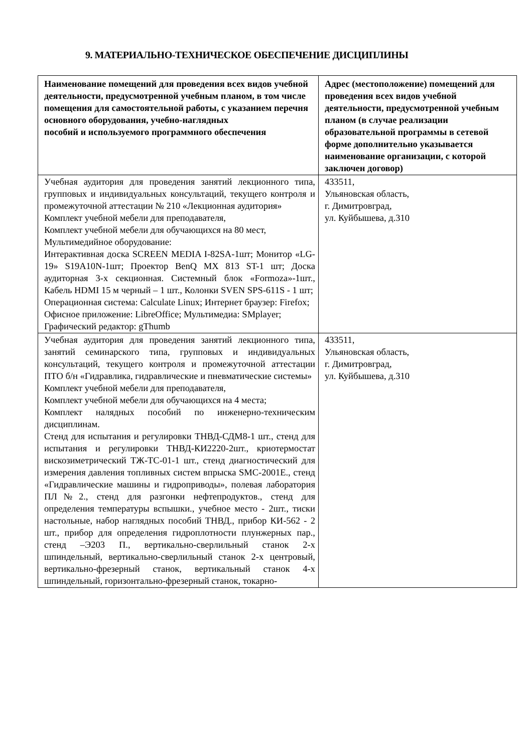9. МАТЕРИАЛЬНО-ТЕХНИЧЕСКОЕ ОБЕСПЕЧЕНИЕ ДИСЦИПЛИНЫ
| Наименование помещений для проведения всех видов учебной деятельности, предусмотренной учебным планом, в том числе помещения для самостоятельной работы, с указанием перечня основного оборудования, учебно-наглядных пособий и используемого программного обеспечения | Адрес (местоположение) помещений для проведения всех видов учебной деятельности, предусмотренной учебным планом (в случае реализации образовательной программы в сетевой форме дополнительно указывается наименование организации, с которой заключен договор) |
| --- | --- |
| Учебная аудитория для проведения занятий лекционного типа, групповых и индивидуальных консультаций, текущего контроля и промежуточной аттестации № 210 «Лекционная аудитория» Комплект учебной мебели для преподавателя, Комплект учебной мебели для обучающихся на 80 мест, Мультимедийное оборудование: Интерактивная доска SCREEN MEDIA I-82SA-1шт; Монитор «LG-19» S19A10N-1шт; Проектор BenQ MX 813 ST-1 шт; Доска аудиторная 3-х секционная. Системный блок «Formoza»-1шт., Кабель HDMI 15 м черный – 1 шт., Колонки SVEN SPS-611S - 1 шт; Операционная система: Calculate Linux; Интернет браузер: Firefox; Офисное приложение: LibreOffice; Мультимедиа: SMplayer; Графический редактор: gThumb | 433511, Ульяновская область, г. Димитровград, ул. Куйбышева, д.310 |
| Учебная аудитория для проведения занятий лекционного типа, занятий семинарского типа, групповых и индивидуальных консультаций, текущего контроля и промежуточной аттестации ПТО б/н «Гидравлика, гидравлические и пневматические системы» Комплект учебной мебели для преподавателя, Комплект учебной мебели для обучающихся на 4 места; Комплект налядных пособий по инженерно-техническим дисциплинам. Стенд для испытания и регулировки ТНВД-СДМ8-1 шт., стенд для испытания и регулировки ТНВД-КИ2220-2шт., криотермостат вискозиметрический ТЖ-ТС-01-1 шт., стенд диагностический для измерения давления топливных систем впрыска SMC-2001E., стенд «Гидравлические машины и гидроприводы», полевая лаборатория ПЛ№2., стенд для разгонки нефтепродуктов., стенд для определения температуры вспышки., учебное место - 2шт., тиски настольные, набор наглядных пособий ТНВД., прибор КИ-562 - 2 шт., прибор для определения гидроплотности плунжерных пар., стенд –Э203 П., вертикально-сверлильный станок 2-х шпиндельный, вертикально-сверлильный станок 2-х центровый, вертикально-фрезерный станок, вертикальный станок 4-х шпиндельный, горизонтально-фрезерный станок, токарно- | 433511, Ульяновская область, г. Димитровград, ул. Куйбышева, д.310 |